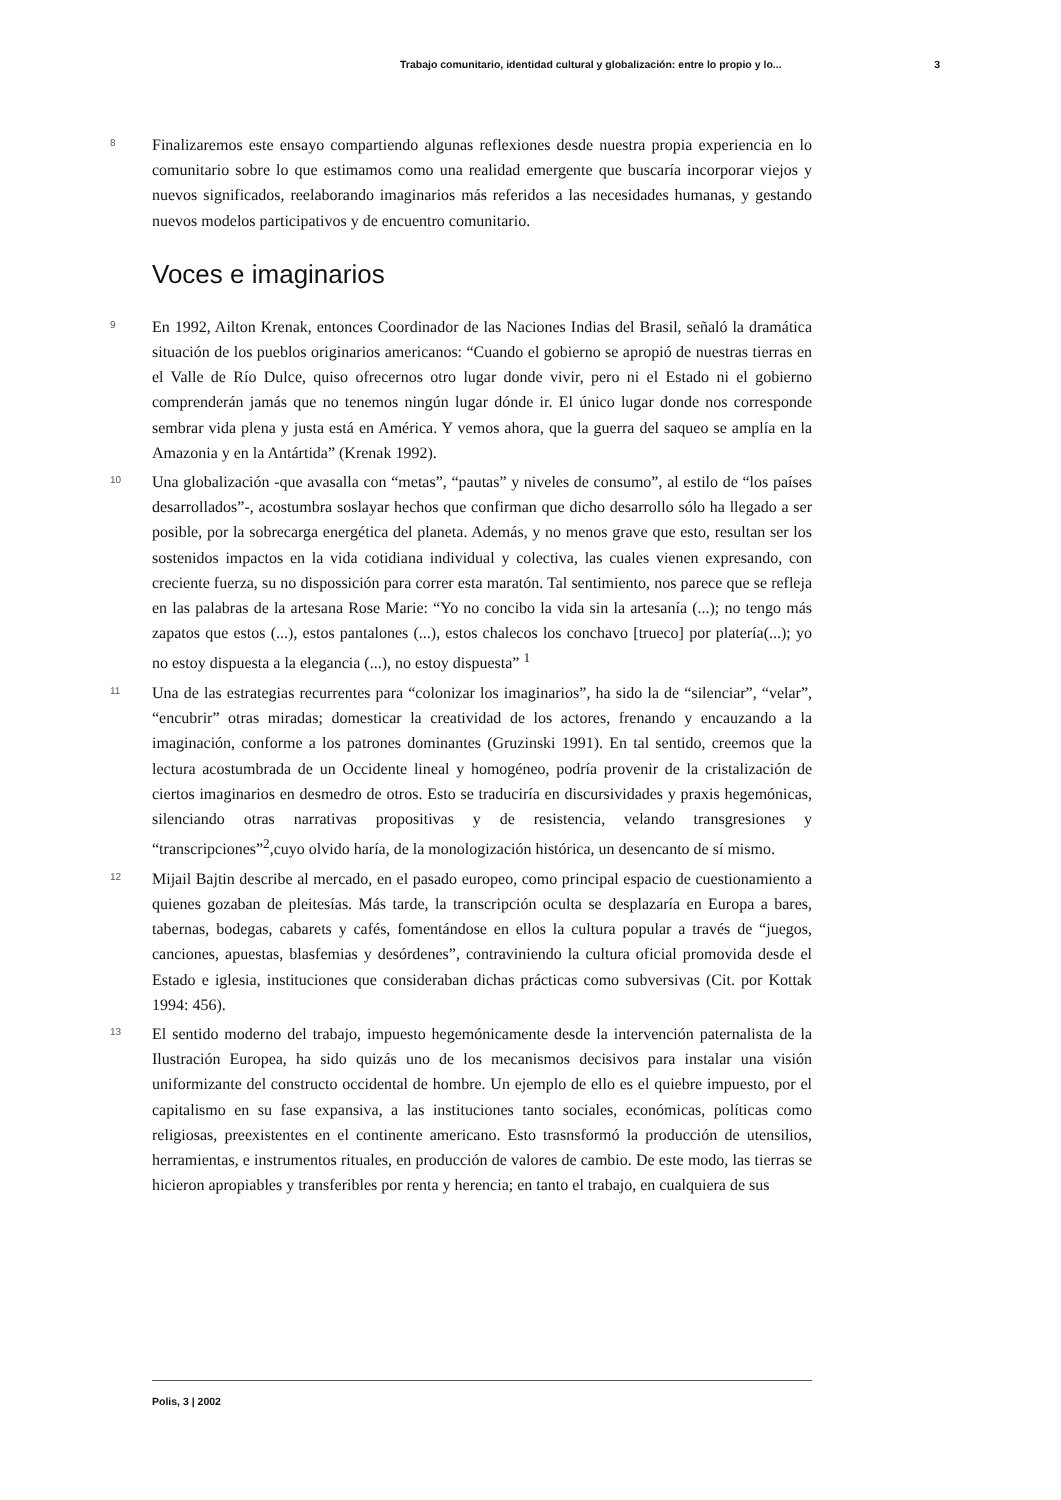Trabajo comunitario, identidad cultural y globalización: entre lo propio y lo... 3
8
Finalizaremos este ensayo compartiendo algunas reflexiones desde nuestra propia experiencia en lo comunitario sobre lo que estimamos como una realidad emergente que buscaría incorporar viejos y nuevos significados, reelaborando imaginarios más referidos a las necesidades humanas, y gestando nuevos modelos participativos y de encuentro comunitario.
Voces e imaginarios
9
En 1992, Ailton Krenak, entonces Coordinador de las Naciones Indias del Brasil, señaló la dramática situación de los pueblos originarios americanos: “Cuando el gobierno se apropió de nuestras tierras en el Valle de Río Dulce, quiso ofrecernos otro lugar donde vivir, pero ni el Estado ni el gobierno comprenderán jamás que no tenemos ningún lugar dónde ir. El único lugar donde nos corresponde sembrar vida plena y justa está en América. Y vemos ahora, que la guerra del saqueo se amplía en la Amazonia y en la Antártida” (Krenak 1992).
10
Una globalización -que avasalla con “metas”, “pautas” y niveles de consumo”, al estilo de “los países desarrollados”-, acostumbra soslayar hechos que confirman que dicho desarrollo sólo ha llegado a ser posible, por la sobrecarga energética del planeta. Además, y no menos grave que esto, resultan ser los sostenidos impactos en la vida cotidiana individual y colectiva, las cuales vienen expresando, con creciente fuerza, su no dispossición para correr esta maratón. Tal sentimiento, nos parece que se refleja en las palabras de la artesana Rose Marie: “Yo no concibo la vida sin la artesanía (...); no tengo más zapatos que estos (...), estos pantalones (...), estos chalecos los conchavo [trueco] por platería(...); yo no estoy dispuesta a la elegancia (...), no estoy dispuesta” <sup>1</sup>
11
Una de las estrategias recurrentes para “colonizar los imaginarios”, ha sido la de “silenciar”, “velar”, “encubrir” otras miradas; domesticar la creatividad de los actores, frenando y encauzando a la imaginación, conforme a los patrones dominantes (Gruzinski 1991). En tal sentido, creemos que la lectura acostumbrada de un Occidente lineal y homogéneo, podría provenir de la cristalización de ciertos imaginarios en desmedro de otros. Esto se traduciría en discursividades y praxis hegemónicas, silenciando otras narrativas propositivas y de resistencia, velando transgresiones y “transcripciones”<sup>2</sup>,cuyo olvido haría, de la monologización histórica, un desencanto de sí mismo.
12
Mijail Bajtin describe al mercado, en el pasado europeo, como principal espacio de cuestionamiento a quienes gozaban de pleitesías. Más tarde, la transcripción oculta se desplazaría en Europa a bares, tabernas, bodegas, cabarets y cafés, fomentándose en ellos la cultura popular a través de “juegos, canciones, apuestas, blasfemias y desórdenes”, contraviniendo la cultura oficial promovida desde el Estado e iglesia, instituciones que consideraban dichas prácticas como subversivas (Cit. por Kottak 1994: 456).
13
El sentido moderno del trabajo, impuesto hegemónicamente desde la intervención paternalista de la Ilustración Europea, ha sido quizás uno de los mecanismos decisivos para instalar una visión uniformizante del constructo occidental de hombre. Un ejemplo de ello es el quiebre impuesto, por el capitalismo en su fase expansiva, a las instituciones tanto sociales, económicas, políticas como religiosas, preexistentes en el continente americano. Esto trasnsformó la producción de utensilios, herramientas, e instrumentos rituales, en producción de valores de cambio. De este modo, las tierras se hicieron apropiables y transferibles por renta y herencia; en tanto el trabajo, en cualquiera de sus
Polis, 3 | 2002